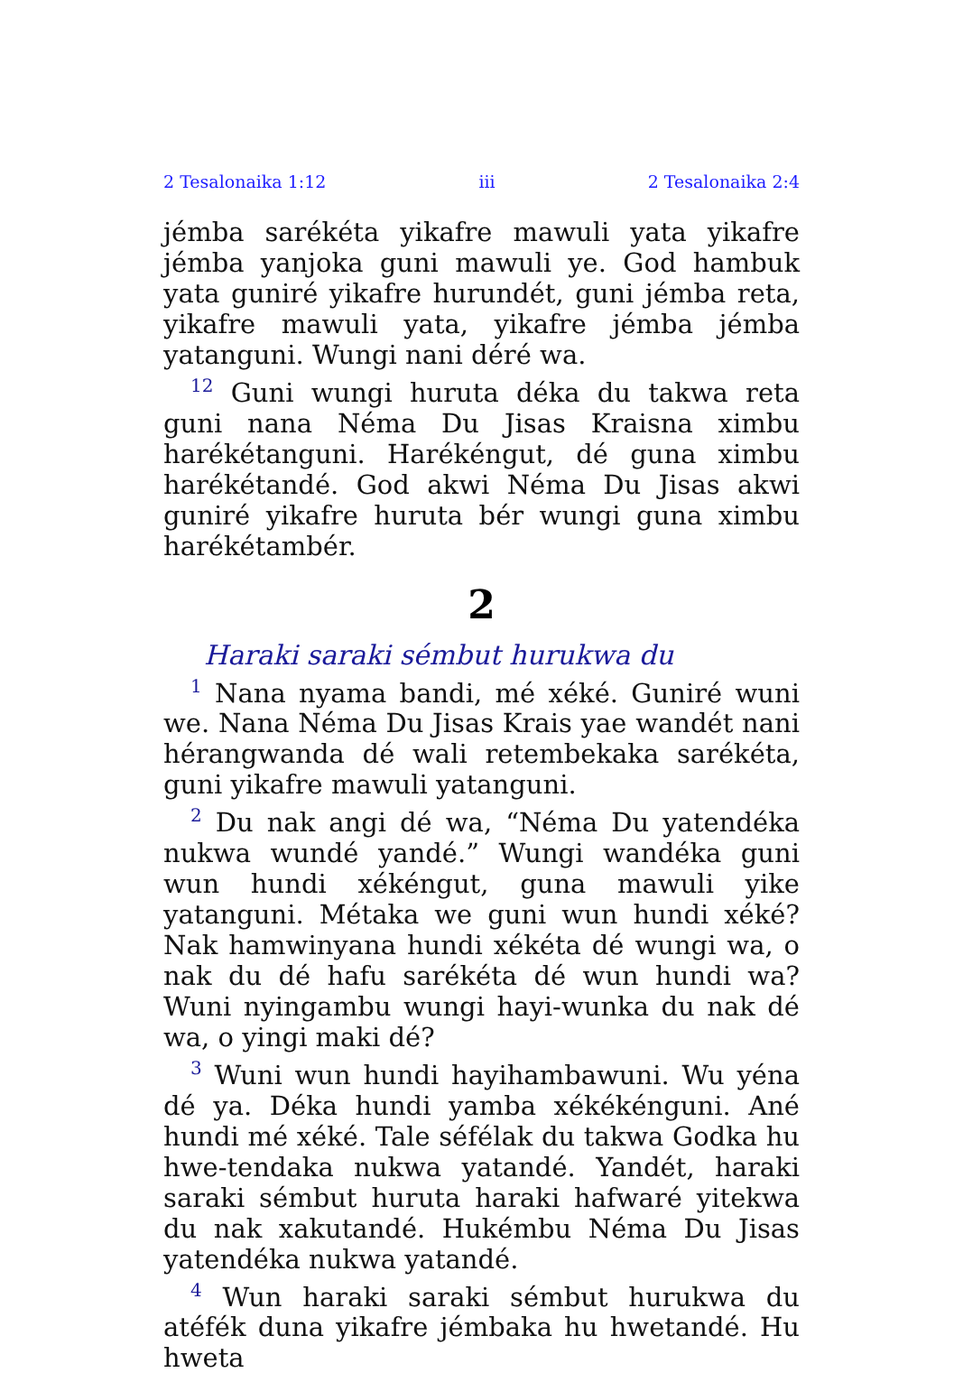2 Tesalonaika 1:12 iii 2 Tesalonaika 2:4
jémba sarékéta yikafre mawuli yata yikafre jémba yanjoka guni mawuli ye. God hambuk yata guniré yikafre hurundét, guni jémba reta, yikafre mawuli yata, yikafre jémba jémba yatanguni. Wungi nani déré wa.
<sup>12</sup> Guni wungi huruta déka du takwa reta guni nana Néma Du Jisas Kraisna ximbu harékétanguni. Harékéngut, dé guna ximbu harékétandé. God akwi Néma Du Jisas akwi guniré yikafre huruta bér wungi guna ximbu harékétambér.
2
Haraki saraki sémbut hurukwa du
<sup>1</sup> Nana nyama bandi, mé xéké. Guniré wuni we. Nana Néma Du Jisas Krais yae wandét nani hérangwanda dé wali retembekaka sarékéta, guni yikafre mawuli yatanguni.
<sup>2</sup> Du nak angi dé wa, “Néma Du yatendéka nukwa wundé yandé.” Wungi wandéka guni wun hundi xékéngut, guna mawuli yike yatanguni. Métaka we guni wun hundi xéké? Nak hamwinyana hundi xékéta dé wungi wa, o nak du dé hafu sarékéta dé wun hundi wa? Wuni nyingambu wungi hayi-wunka du nak dé wa, o yingi maki dé?
<sup>3</sup> Wuni wun hundi hayihambawuni. Wu yéna dé ya. Déka hundi yamba xékékénguni. Ané hundi mé xéké. Tale séfélak du takwa Godka hu hwe-tendaka nukwa yatandé. Yandét, haraki saraki sémbut huruta haraki hafwaré yitekwa du nak xakutandé. Hukémbu Néma Du Jisas yatendéka nukwa yatandé.
<sup>4</sup> Wun haraki saraki sémbut hurukwa du atéfék duna yikafre jémbaka hu hwetandé. Hu hweta